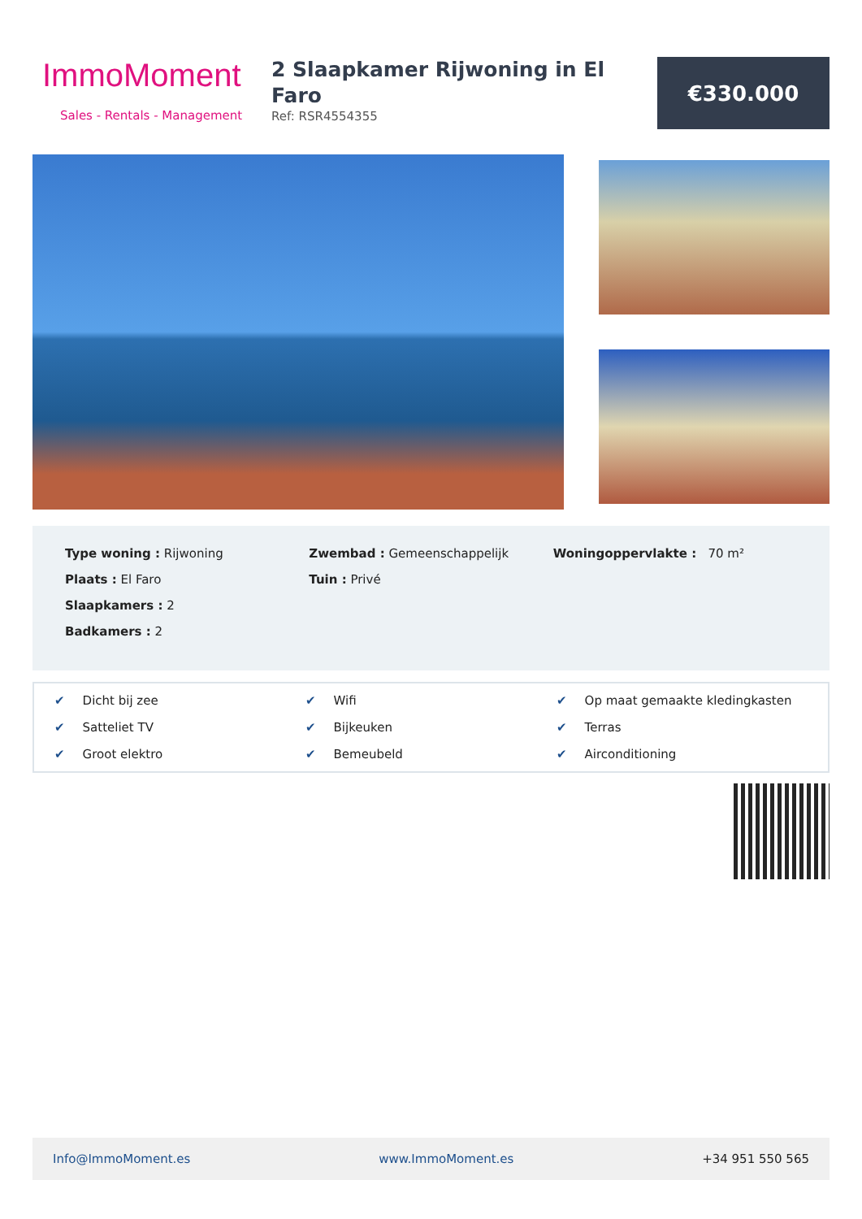ImmoMoment
Sales - Rentals - Management
2 Slaapkamer Rijwoning in El Faro
Ref: RSR4554355
€330.000
Type woning : Rijwoning
Plaats : El Faro
Slaapkamers : 2
Badkamers : 2
Zwembad : Gemeenschappelijk
Tuin : Privé
Woningoppervlakte : 70 m²
✔ Dicht bij zee
✔ Wifi
✔ Op maat gemaakte kledingkasten
✔ Satteliet TV
✔ Bijkeuken
✔ Terras
✔ Groot elektro
✔ Bemeubeld
✔ Airconditioning
Info@ImmoMoment.es www.ImmoMoment.es +34 951 550 565